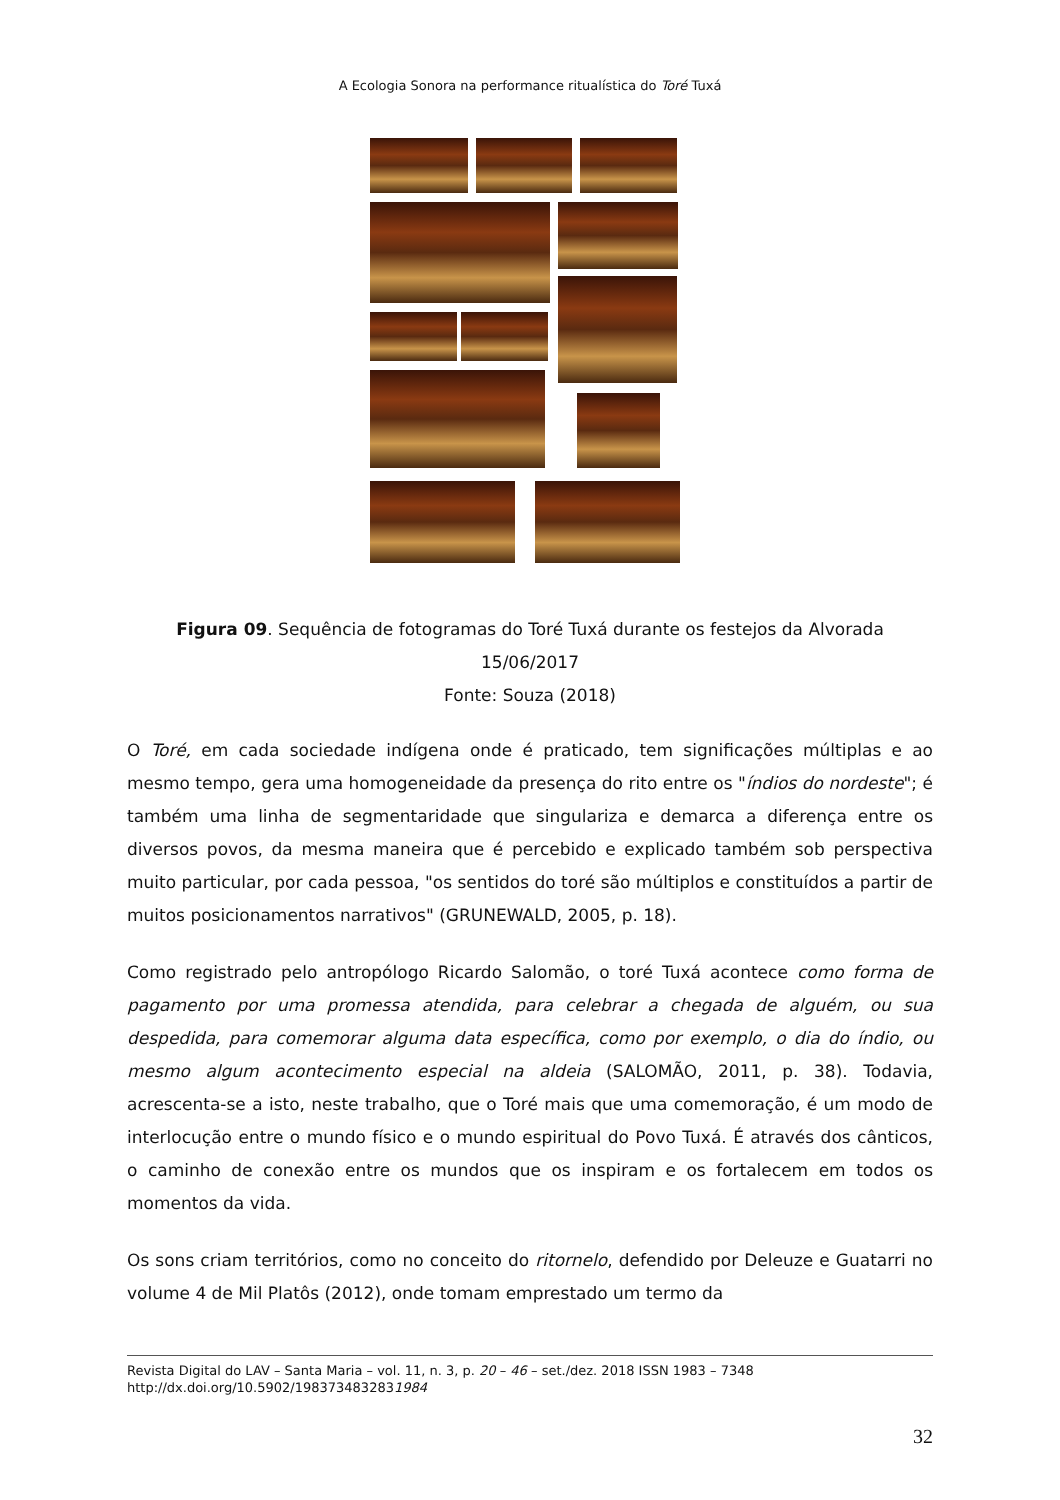A Ecologia Sonora na performance ritualística do Toré Tuxá
Figura 09. Sequência de fotogramas do Toré Tuxá durante os festejos da Alvorada
15/06/2017
Fonte: Souza (2018)
O Toré, em cada sociedade indígena onde é praticado, tem significações múltiplas e ao mesmo tempo, gera uma homogeneidade da presença do rito entre os "índios do nordeste"; é também uma linha de segmentaridade que singulariza e demarca a diferença entre os diversos povos, da mesma maneira que é percebido e explicado também sob perspectiva muito particular, por cada pessoa, "os sentidos do toré são múltiplos e constituídos a partir de muitos posicionamentos narrativos" (GRUNEWALD, 2005, p. 18).
Como registrado pelo antropólogo Ricardo Salomão, o toré Tuxá acontece como forma de pagamento por uma promessa atendida, para celebrar a chegada de alguém, ou sua despedida, para comemorar alguma data específica, como por exemplo, o dia do índio, ou mesmo algum acontecimento especial na aldeia (SALOMÃO, 2011, p. 38). Todavia, acrescenta-se a isto, neste trabalho, que o Toré mais que uma comemoração, é um modo de interlocução entre o mundo físico e o mundo espiritual do Povo Tuxá. É através dos cânticos, o caminho de conexão entre os mundos que os inspiram e os fortalecem em todos os momentos da vida.
Os sons criam territórios, como no conceito do ritornelo, defendido por Deleuze e Guatarri no volume 4 de Mil Platôs (2012), onde tomam emprestado um termo da
Revista Digital do LAV – Santa Maria – vol. 11, n. 3, p. 20 – 46 – set./dez. 2018 ISSN 1983 – 7348
http://dx.doi.org/10.5902/1983734832831984
32